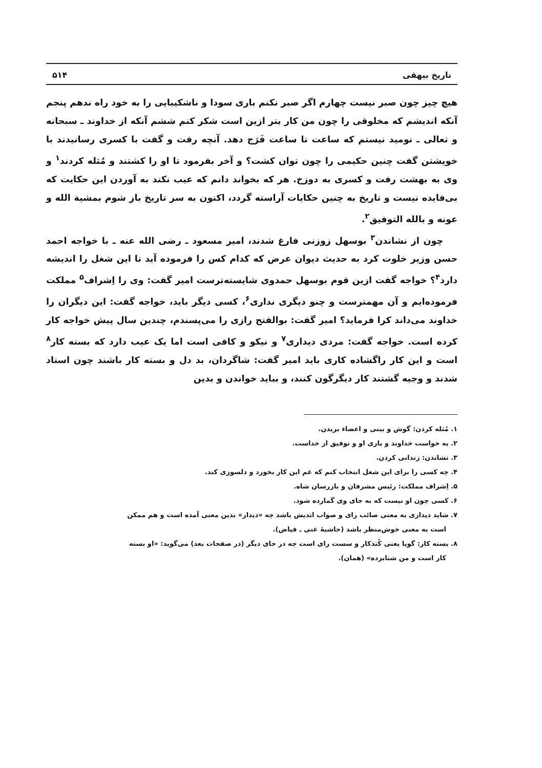تاریخ بیهقی ۵۱۴
هیچ چیز چون صبر نیست چهارم اگر صبر نکنم باری سودا و ناشکیبایی را به خود راه ندهم پنجم آنکه اندیشم که مخلوقی را چون من کار بتر ازین است شکر کنم ششم آنکه از خداوند ـ سبحانه و تعالی ـ نومید نیستم که ساعت تا ساعت فَرَج دهد. آنچه رفت و گفت با کسری رسانیدند با خویشتن گفت چنین حکیمی را چون توان کشت؟ و آخر بفرمود تا او را کشتند و مُثله کردند<sup>۱</sup> و وی به بهشت رفت و کسری به دوزخ. هر که بخواند دانم که عیب نکند به آوردن این حکایت که بی‌فایده نیست و تاریخ به چنین حکایات آراسته گردد، اکنون به سر تاریخ باز شوم بمشیة الله و عونه و بالله التوفیق<sup>۲</sup>.
چون از نشاندن<sup>۳</sup> بوسهل زوزنی فارغ شدند، امیر مسعود ـ رضی الله عنه ـ با خواجه احمد حسن وزیر خلوت کرد به حدیث دیوان عرض که کدام کس را فرموده آید تا این شغل را اندیشه دارد<sup>۴</sup>؟ خواجه گفت ازین قوم بوسهل حمدوی شایسته‌ترست امیر گفت: وی را اِشراف<sup>۵</sup> مملکت فرموده‌ایم و آن مهمترست و چنو دیگری نداری<sup>۶</sup>، کسی دیگر باید، خواجه گفت: این دیگران را خداوند می‌داند کرا فرماید؟ امیر گفت: بوالفتح رازی را می‌پسندم، چندین سال پیش خواجه کار کرده است. خواجه گفت: مردی دیداری<sup>۷</sup> و نیکو و کافی است اما یک عیب دارد که بسته کار<sup>۸</sup> است و این کار راگشاده کاری باید امیر گفت: شاگردان، بد دل و بسته کار باشند چون استاد شدند و وجیه گشتند کار دیگرگون کنند، و بباید خواندن و بدین
۱. مُثله کردن: گوش و بینی و اعضاء بریدن.
۲. به خواست خداوند و یاری او و توفیق از خداست.
۳. نشاندن: زندانی کردن.
۴. چه کسی را برای این شغل انتخاب کنم که غم این کار بخورد و دلسوزی کند.
۵. اِشراف مملکت: رئیس مشرفان و بازرسان شاه.
۶. کسی چون او نیست که به جای وی گمارده شود.
۷. شاید دیداری به معنی صائب رای و صواب اندیش باشد چه «دیدار» بدین معنی آمده است و هم ممکن
است به معنی خوش‌منظر باشد (حاشیهٔ غنی ـ فیاض).
۸. بسته کار: گویا یعنی کُندکار و سست رای است چه در جای دیگر (در صفحات بعد) می‌گوید: «او بسته
کار است و من شتابزده» (همان).